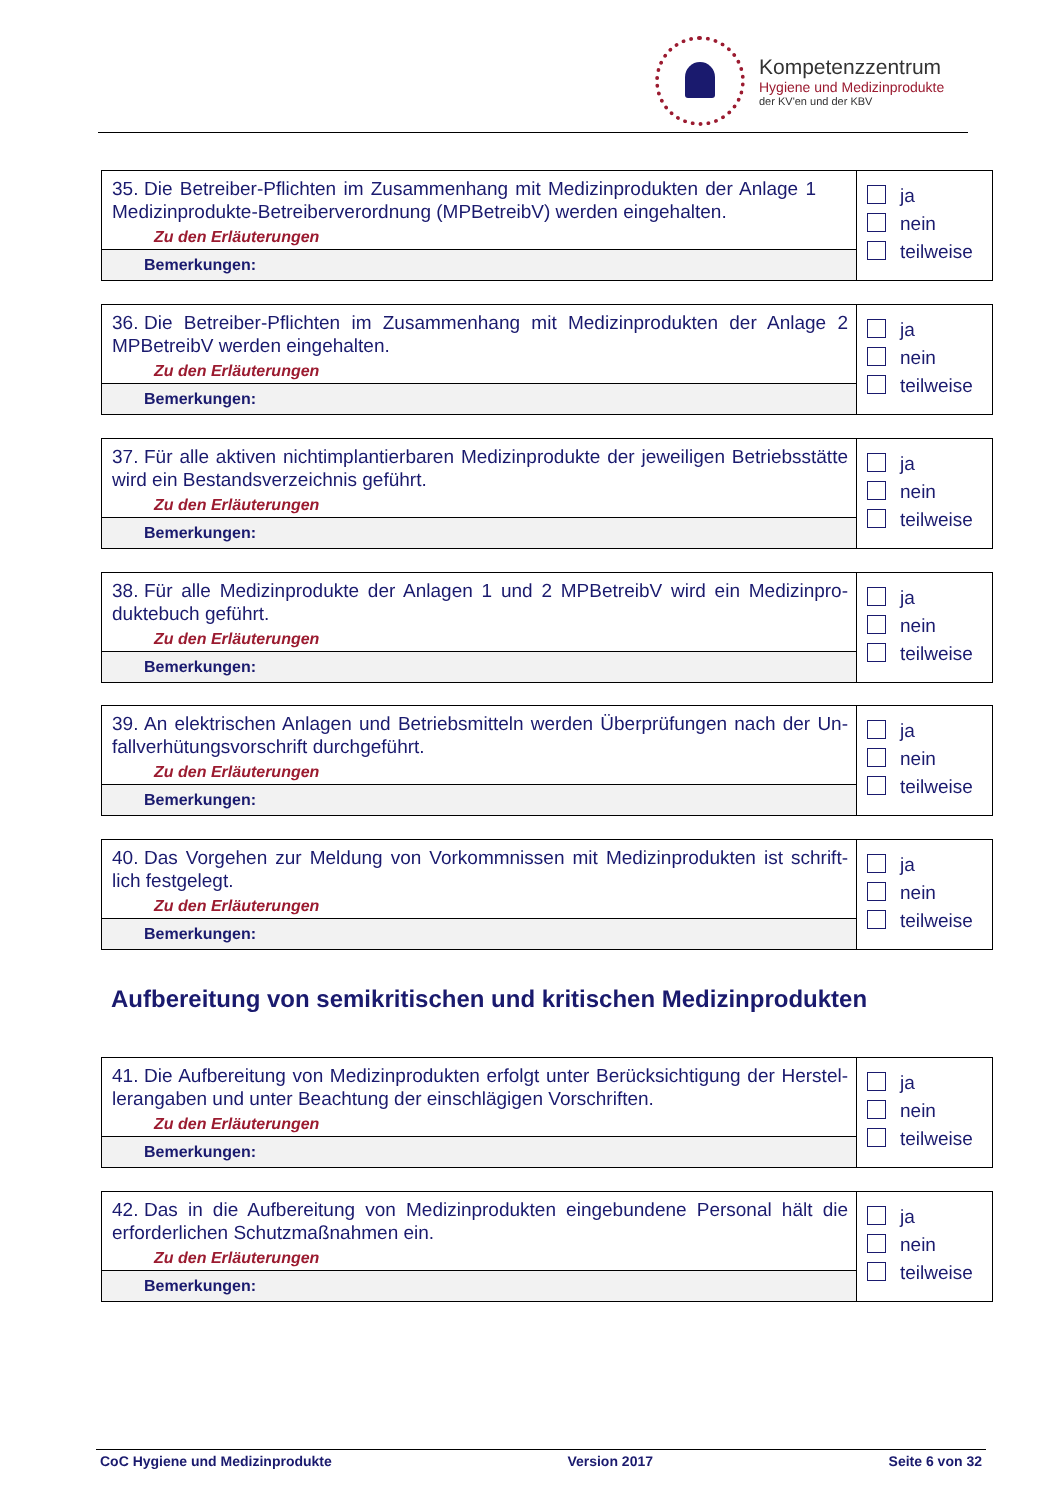Kompetenzzentrum
Hygiene und Medizinprodukte
der KV'en und der KBV
| 35. Die Betreiber-Pflichten im Zusammenhang mit Medizinprodukten der Anlage 1 Medizinprodukte-Betreiberverordnung (MPBetreibV) werden eingehalten. Zu den Erläuterungen | ja nein teilweise |
| Bemerkungen: | |
| 36. Die Betreiber-Pflichten im Zusammenhang mit Medizinprodukten der Anlage 2 MPBetreibV werden eingehalten. Zu den Erläuterungen | ja nein teilweise |
| Bemerkungen: | |
| 37. Für alle aktiven nichtimplantierbaren Medizinprodukte der jeweiligen Betriebsstätte wird ein Bestandsverzeichnis geführt. Zu den Erläuterungen | ja nein teilweise |
| Bemerkungen: | |
| 38. Für alle Medizinprodukte der Anlagen 1 und 2 MPBetreibV wird ein Medizinpro-duktebuch geführt. Zu den Erläuterungen | ja nein teilweise |
| Bemerkungen: | |
| 39. An elektrischen Anlagen und Betriebsmitteln werden Überprüfungen nach der Un-fallverhütungsvorschrift durchgeführt. Zu den Erläuterungen | ja nein teilweise |
| Bemerkungen: | |
| 40. Das Vorgehen zur Meldung von Vorkommnissen mit Medizinprodukten ist schrift-lich festgelegt. Zu den Erläuterungen | ja nein teilweise |
| Bemerkungen: | |
Aufbereitung von semikritischen und kritischen Medizinprodukten
| 41. Die Aufbereitung von Medizinprodukten erfolgt unter Berücksichtigung der Herstel-lerangaben und unter Beachtung der einschlägigen Vorschriften. Zu den Erläuterungen | ja nein teilweise |
| Bemerkungen: | |
| 42. Das in die Aufbereitung von Medizinprodukten eingebundene Personal hält die erforderlichen Schutzmaßnahmen ein. Zu den Erläuterungen | ja nein teilweise |
| Bemerkungen: | |
CoC Hygiene und Medizinprodukte Version 2017 Seite 6 von 32